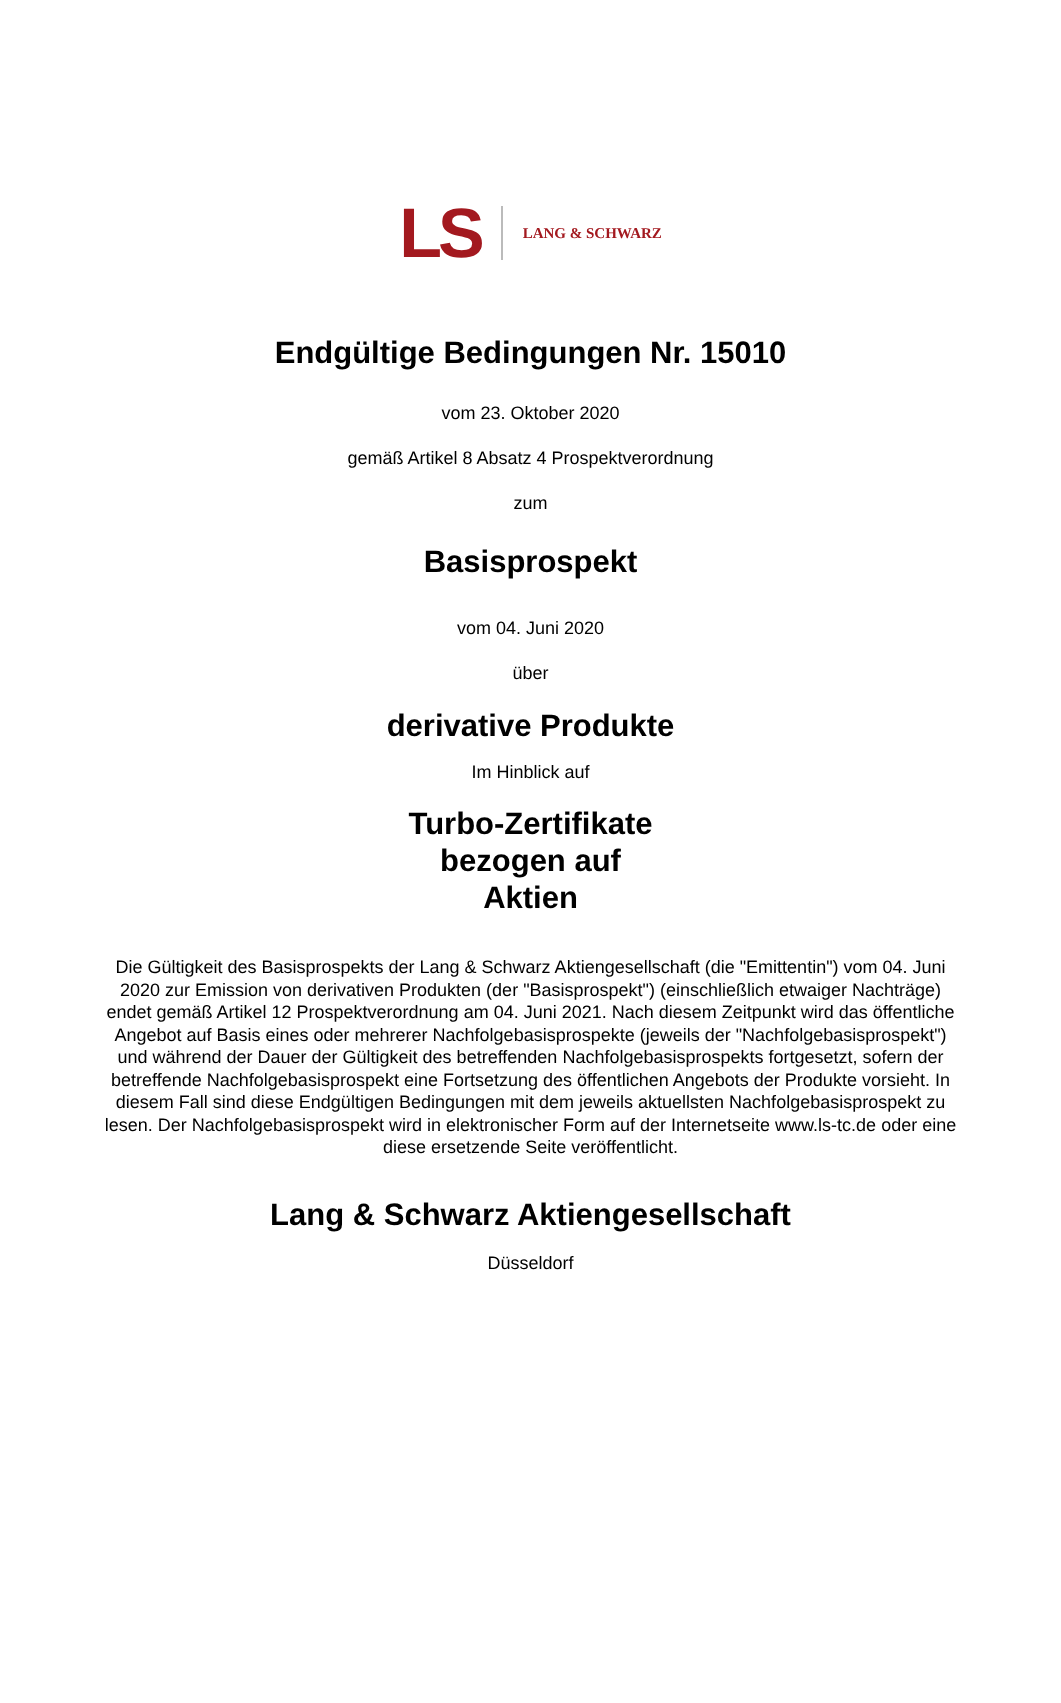LS LANG & SCHWARZ
Endgültige Bedingungen Nr. 15010
vom 23. Oktober 2020
gemäß Artikel 8 Absatz 4 Prospektverordnung
zum
Basisprospekt
vom 04. Juni 2020
über
derivative Produkte
Im Hinblick auf
Turbo-Zertifikate
bezogen auf
Aktien
Die Gültigkeit des Basisprospekts der Lang & Schwarz Aktiengesellschaft (die "Emittentin") vom 04. Juni 2020 zur Emission von derivativen Produkten (der "Basisprospekt") (einschließlich etwaiger Nachträge) endet gemäß Artikel 12 Prospektverordnung am 04. Juni 2021. Nach diesem Zeitpunkt wird das öffentliche Angebot auf Basis eines oder mehrerer Nachfolgebasisprospekte (jeweils der "Nachfolgebasisprospekt") und während der Dauer der Gültigkeit des betreffenden Nachfolgebasisprospekts fortgesetzt, sofern der betreffende Nachfolgebasisprospekt eine Fortsetzung des öffentlichen Angebots der Produkte vorsieht. In diesem Fall sind diese Endgültigen Bedingungen mit dem jeweils aktuellsten Nachfolgebasisprospekt zu lesen. Der Nachfolgebasisprospekt wird in elektronischer Form auf der Internetseite www.ls-tc.de oder eine diese ersetzende Seite veröffentlicht.
Lang & Schwarz Aktiengesellschaft
Düsseldorf